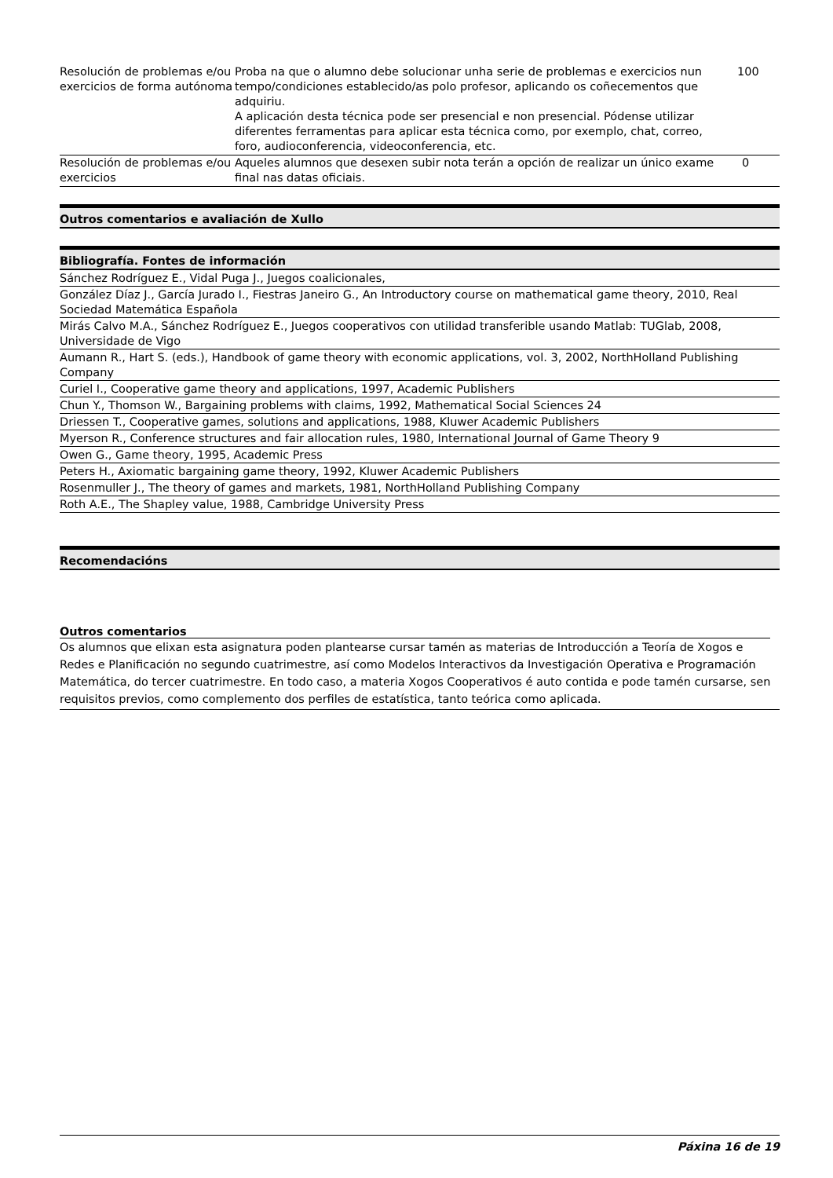| Resolución de problemas e/ou exercicios de forma autónoma | Proba na que o alumno debe solucionar unha serie de problemas e exercicios nun tempo/condiciones establecido/as polo profesor, aplicando os coñecementos que adquiriu. A aplicación desta técnica pode ser presencial e non presencial. Pódense utilizar diferentes ferramentas para aplicar esta técnica como, por exemplo, chat, correo, foro, audioconferencia, videoconferencia, etc. | 100 |
| Resolución de problemas e/ou exercicios | Aqueles alumnos que desexen subir nota terán a opción de realizar un único exame final nas datas oficiais. | 0 |
Outros comentarios e avaliación de Xullo
Bibliografía. Fontes de información
Sánchez Rodríguez E., Vidal Puga J., Juegos coalicionales,
González Díaz J., García Jurado I., Fiestras Janeiro G., An Introductory course on mathematical game theory, 2010, Real Sociedad Matemática Española
Mirás Calvo M.A., Sánchez Rodríguez E., Juegos cooperativos con utilidad transferible usando Matlab: TUGlab, 2008, Universidade de Vigo
Aumann R., Hart S. (eds.), Handbook of game theory with economic applications, vol. 3, 2002, NorthHolland Publishing Company
Curiel I., Cooperative game theory and applications, 1997, Academic Publishers
Chun Y., Thomson W., Bargaining problems with claims, 1992, Mathematical Social Sciences 24
Driessen T., Cooperative games, solutions and applications, 1988, Kluwer Academic Publishers
Myerson R., Conference structures and fair allocation rules, 1980, International Journal of Game Theory 9
Owen G., Game theory, 1995, Academic Press
Peters H., Axiomatic bargaining game theory, 1992, Kluwer Academic Publishers
Rosenmuller J., The theory of games and markets, 1981, NorthHolland Publishing Company
Roth A.E., The Shapley value, 1988, Cambridge University Press
Recomendacións
Outros comentarios
Os alumnos que elixan esta asignatura poden plantearse cursar tamén as materias de Introducción a Teoría de Xogos e Redes e Planificación no segundo cuatrimestre, así como Modelos Interactivos da Investigación Operativa e Programación Matemática, do tercer cuatrimestre. En todo caso, a materia Xogos Cooperativos é auto contida e pode tamén cursarse, sen requisitos previos, como complemento dos perfiles de estatística, tanto teórica como aplicada.
Páxina 16 de 19